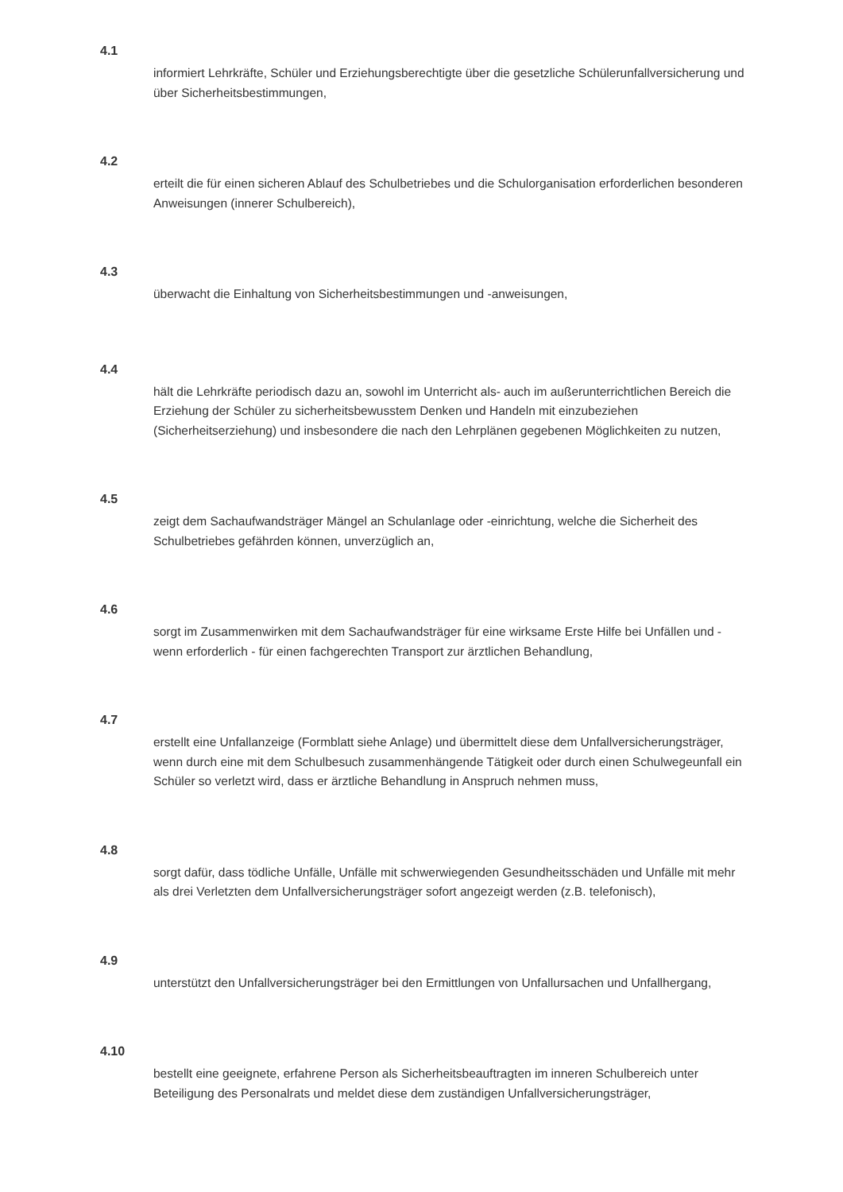4.1
informiert Lehrkräfte, Schüler und Erziehungsberechtigte über die gesetzliche Schülerunfallversicherung und über Sicherheitsbestimmungen,
4.2
erteilt die für einen sicheren Ablauf des Schulbetriebes und die Schulorganisation erforderlichen besonderen Anweisungen (innerer Schulbereich),
4.3
überwacht die Einhaltung von Sicherheitsbestimmungen und -anweisungen,
4.4
hält die Lehrkräfte periodisch dazu an, sowohl im Unterricht als- auch im außerunterrichtlichen Bereich die Erziehung der Schüler zu sicherheitsbewusstem Denken und Handeln mit einzubeziehen (Sicherheitserziehung) und insbesondere die nach den Lehrplänen gegebenen Möglichkeiten zu nutzen,
4.5
zeigt dem Sachaufwandsträger Mängel an Schulanlage oder -einrichtung, welche die Sicherheit des Schulbetriebes gefährden können, unverzüglich an,
4.6
sorgt im Zusammenwirken mit dem Sachaufwandsträger für eine wirksame Erste Hilfe bei Unfällen und - wenn erforderlich - für einen fachgerechten Transport zur ärztlichen Behandlung,
4.7
erstellt eine Unfallanzeige (Formblatt siehe Anlage) und übermittelt diese dem Unfallversicherungsträger, wenn durch eine mit dem Schulbesuch zusammenhängende Tätigkeit oder durch einen Schulwegeunfall ein Schüler so verletzt wird, dass er ärztliche Behandlung in Anspruch nehmen muss,
4.8
sorgt dafür, dass tödliche Unfälle, Unfälle mit schwerwiegenden Gesundheitsschäden und Unfälle mit mehr als drei Verletzten dem Unfallversicherungsträger sofort angezeigt werden (z.B. telefonisch),
4.9
unterstützt den Unfallversicherungsträger bei den Ermittlungen von Unfallursachen und Unfallhergang,
4.10
bestellt eine geeignete, erfahrene Person als Sicherheitsbeauftragten im inneren Schulbereich unter Beteiligung des Personalrats und meldet diese dem zuständigen Unfallversicherungsträger,